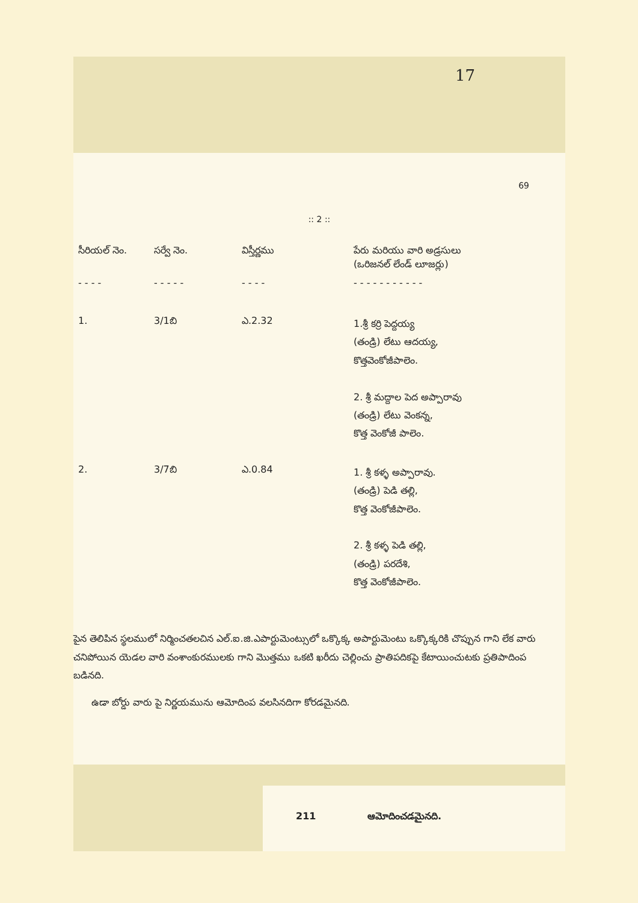17
69
:: 2 ::
| సీరియల్ నెం. | సర్వే నెం. | విస్తీర్ణము | పేరు మరియు వారి అడ్రసులు (ఒరిజనల్ లేండ్ లూజర్లు) |
| --- | --- | --- | --- |
| - - - - | - - - - - | - - - - | - - - - - - - - - - - |
| 1. | 3/1బి | ఎ.2.32 | 1.శ్రీ కర్రి పెద్దయ్య (తండ్రి) లేటు ఆదయ్య, కొత్తవెంకోజీపాలెం. 2. శ్రీ మద్దాల పెద అప్పారావు (తండ్రి) లేటు వెంకన్న, కొత్త వెంకోజీ పాలెం. |
| 2. | 3/7బి | ఎ.0.84 | 1. శ్రీ కళ్ళ అప్పారావు. (తండ్రి) పెడి తల్లి, కొత్త వెంకోజీపాలెం. 2. శ్రీ కళ్ళ పెడి తల్లి, (తండ్రి) పరదేశి, కొత్త వెంకోజీపాలెం. |
పైన తెలిపిన స్థలములో నిర్మించతలచిన ఎల్.ఐ.జి.ఎపార్టుమెంట్సులో ఒక్కొక్క అపార్టుమెంటు ఒక్కొక్కరికి చొప్పున గాని లేక వారు చనిపోయిన యెడల వారి వంశాంకురములకు గాని మొత్తము ఒకటి ఖరీదు చెల్లించు ప్రాతిపదికపై కేటాయించుటకు ప్రతిపాదింప బడినది.
ఉడా బోర్డు వారు పై నిర్ణయమును ఆమోదింప వలసినదిగా కోరడమైనది.
211 ఆమోదించడమైనది.